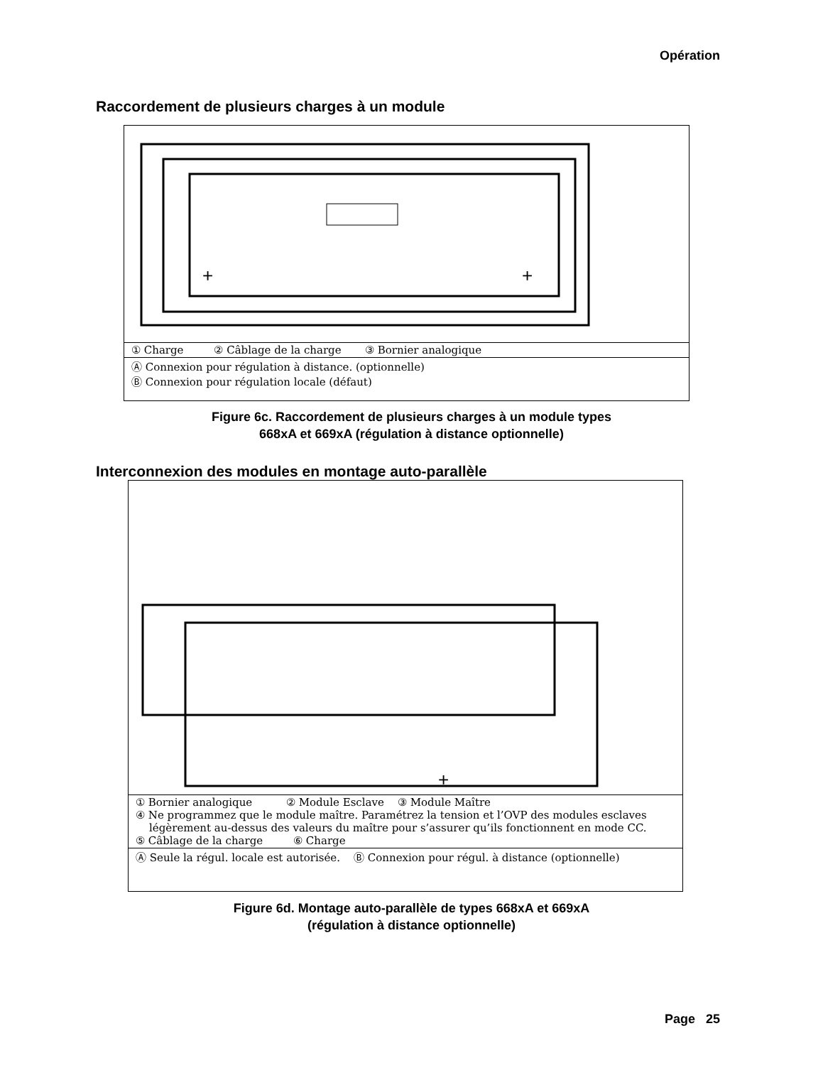Opération
Raccordement de plusieurs charges à un module
+
+
| ① Charge ② Câblage de la charge ③ Bornier analogique |
| Ⓐ Connexion pour régulation à distance. (optionnelle) Ⓑ Connexion pour régulation locale (défaut) |
Figure 6c. Raccordement de plusieurs charges à un module types
668xA et 669xA (régulation à distance optionnelle)
Interconnexion des modules en montage auto-parallèle
+
| ① Bornier analogique ② Module Esclave ③ Module Maître ④ Ne programmez que le module maître. Paramétrez la tension et l’OVP des modules esclaves légèrement au-dessus des valeurs du maître pour s’assurer qu’ils fonctionnent en mode CC. ⑤ Câblage de la charge ⑥ Charge |
| Ⓐ Seule la régul. locale est autorisée. Ⓑ Connexion pour régul. à distance (optionnelle) |
Figure 6d. Montage auto-parallèle de types 668xA et 669xA
(régulation à distance optionnelle)
Page 25